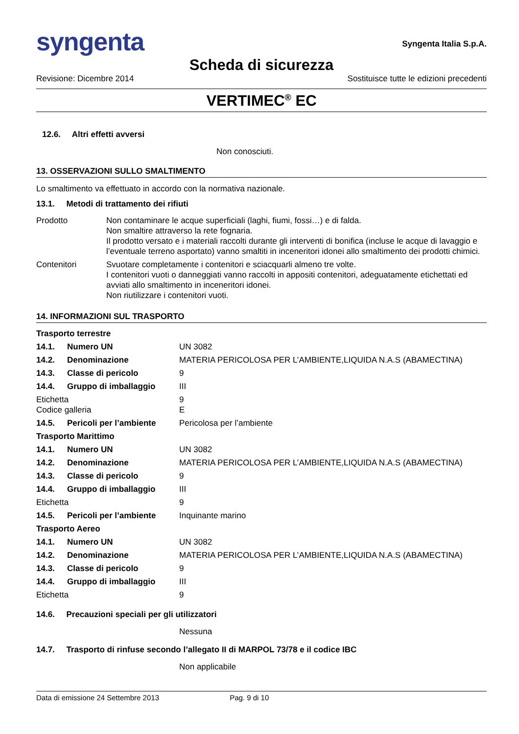syngenta
Syngenta Italia S.p.A.
Scheda di sicurezza
Revisione: Dicembre 2014 Sostituisce tutte le edizioni precedenti
VERTIMEC<sup>®</sup> EC
12.6. Altri effetti avversi
Non conosciuti.
13. OSSERVAZIONI SULLO SMALTIMENTO
Lo smaltimento va effettuato in accordo con la normativa nazionale.
13.1. Metodi di trattamento dei rifiuti
| Prodotto | Non contaminare le acque superficiali (laghi, fiumi, fossi…) e di falda. Non smaltire attraverso la rete fognaria. Il prodotto versato e i materiali raccolti durante gli interventi di bonifica (incluse le acque di lavaggio e l’eventuale terreno asportato) vanno smaltiti in inceneritori idonei allo smaltimento dei prodotti chimici. |
| Contenitori | Svuotare completamente i contenitori e sciacquarli almeno tre volte. I contenitori vuoti o danneggiati vanno raccolti in appositi contenitori, adeguatamente etichettati ed avviati allo smaltimento in inceneritori idonei. Non riutilizzare i contenitori vuoti. |
14. INFORMAZIONI SUL TRASPORTO
| Trasporto terrestre | | |
| 14.1. | Numero UN | UN 3082 |
| 14.2. | Denominazione | MATERIA PERICOLOSA PER L’AMBIENTE,LIQUIDA N.A.S (ABAMECTINA) |
| 14.3. | Classe di pericolo | 9 |
| 14.4. | Gruppo di imballaggio | III |
| Etichetta Codice galleria | | 9 E |
| 14.5. | Pericoli per l’ambiente | Pericolosa per l’ambiente |
| Trasporto Marittimo | | |
| 14.1. | Numero UN | UN 3082 |
| 14.2. | Denominazione | MATERIA PERICOLOSA PER L’AMBIENTE,LIQUIDA N.A.S (ABAMECTINA) |
| 14.3. | Classe di pericolo | 9 |
| 14.4. | Gruppo di imballaggio | III |
| Etichetta | | 9 |
| 14.5. | Pericoli per l’ambiente | Inquinante marino |
| Trasporto Aereo | | |
| 14.1. | Numero UN | UN 3082 |
| 14.2. | Denominazione | MATERIA PERICOLOSA PER L’AMBIENTE,LIQUIDA N.A.S (ABAMECTINA) |
| 14.3. | Classe di pericolo | 9 |
| 14.4. | Gruppo di imballaggio | III |
| Etichetta | | 9 |
14.6. Precauzioni speciali per gli utilizzatori
Nessuna
14.7. Trasporto di rinfuse secondo l’allegato II di MARPOL 73/78 e il codice IBC
Non applicabile
Data di emissione 24 Settembre 2013 Pag. 9 di 10